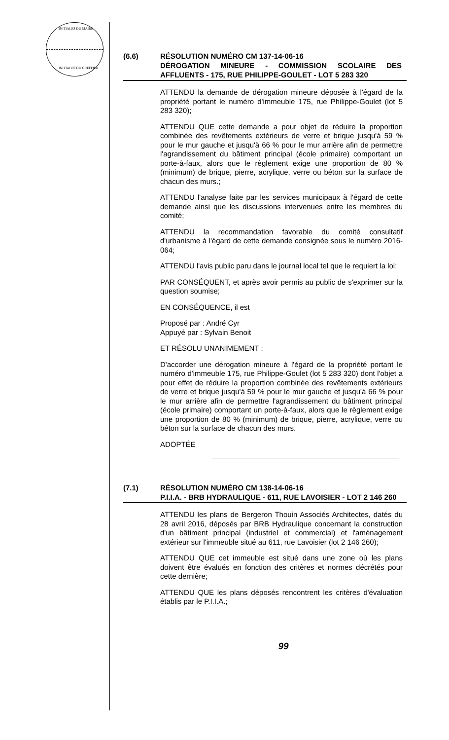INITIALES DU MAIRE
INITIALES DU GREFFIER
(6.6) RÉSOLUTION NUMÉRO CM 137-14-06-16
DÉROGATION MINEURE - COMMISSION SCOLAIRE DES AFFLUENTS - 175, RUE PHILIPPE-GOULET - LOT 5 283 320
ATTENDU la demande de dérogation mineure déposée à l'égard de la propriété portant le numéro d'immeuble 175, rue Philippe-Goulet (lot 5 283 320);
ATTENDU QUE cette demande a pour objet de réduire la proportion combinée des revêtements extérieurs de verre et brique jusqu'à 59 % pour le mur gauche et jusqu'à 66 % pour le mur arrière afin de permettre l'agrandissement du bâtiment principal (école primaire) comportant un porte-à-faux, alors que le règlement exige une proportion de 80 % (minimum) de brique, pierre, acrylique, verre ou béton sur la surface de chacun des murs.;
ATTENDU l'analyse faite par les services municipaux à l'égard de cette demande ainsi que les discussions intervenues entre les membres du comité;
ATTENDU la recommandation favorable du comité consultatif d'urbanisme à l'égard de cette demande consignée sous le numéro 2016-064;
ATTENDU l'avis public paru dans le journal local tel que le requiert la loi;
PAR CONSÉQUENT, et après avoir permis au public de s'exprimer sur la question soumise;
EN CONSÉQUENCE, il est
Proposé par : André Cyr
Appuyé par : Sylvain Benoit
ET RÉSOLU UNANIMEMENT :
D'accorder une dérogation mineure à l'égard de la propriété portant le numéro d'immeuble 175, rue Philippe-Goulet (lot 5 283 320) dont l'objet a pour effet de réduire la proportion combinée des revêtements extérieurs de verre et brique jusqu'à 59 % pour le mur gauche et jusqu'à 66 % pour le mur arrière afin de permettre l'agrandissement du bâtiment principal (école primaire) comportant un porte-à-faux, alors que le règlement exige une proportion de 80 % (minimum) de brique, pierre, acrylique, verre ou béton sur la surface de chacun des murs.
ADOPTÉE
(7.1) RÉSOLUTION NUMÉRO CM 138-14-06-16
P.I.I.A. - BRB HYDRAULIQUE - 611, RUE LAVOISIER - LOT 2 146 260
ATTENDU les plans de Bergeron Thouin Associés Architectes, datés du 28 avril 2016, déposés par BRB Hydraulique concernant la construction d'un bâtiment principal (industriel et commercial) et l'aménagement extérieur sur l'immeuble situé au 611, rue Lavoisier (lot 2 146 260);
ATTENDU QUE cet immeuble est situé dans une zone où les plans doivent être évalués en fonction des critères et normes décrétés pour cette dernière;
ATTENDU QUE les plans déposés rencontrent les critères d'évaluation établis par le P.I.I.A.;
99